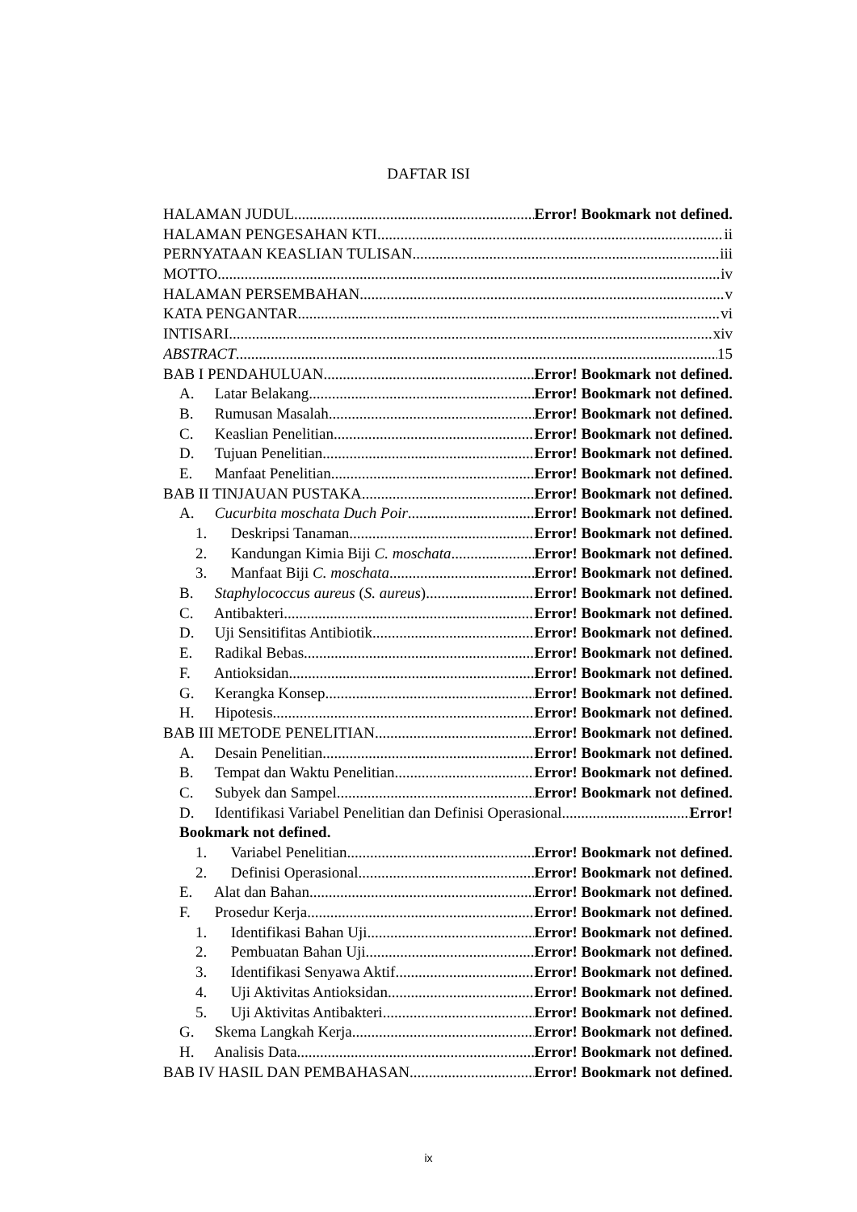DAFTAR ISI
HALAMAN JUDUL Error! Bookmark not defined.
HALAMAN PENGESAHAN KTI ii
PERNYATAAN KEASLIAN TULISAN iii
MOTTO iv
HALAMAN PERSEMBAHAN v
KATA PENGANTAR vi
INTISARI xiv
ABSTRACT 15
BAB I PENDAHULUAN Error! Bookmark not defined.
A. Latar Belakang Error! Bookmark not defined.
B. Rumusan Masalah Error! Bookmark not defined.
C. Keaslian Penelitian Error! Bookmark not defined.
D. Tujuan Penelitian Error! Bookmark not defined.
E. Manfaat Penelitian Error! Bookmark not defined.
BAB II TINJAUAN PUSTAKA Error! Bookmark not defined.
A. Cucurbita moschata Duch Poir Error! Bookmark not defined.
1. Deskripsi Tanaman Error! Bookmark not defined.
2. Kandungan Kimia Biji C. moschata Error! Bookmark not defined.
3. Manfaat Biji C. moschata Error! Bookmark not defined.
B. Staphylococcus aureus (S. aureus) Error! Bookmark not defined.
C. Antibakteri Error! Bookmark not defined.
D. Uji Sensitifitas Antibiotik Error! Bookmark not defined.
E. Radikal Bebas Error! Bookmark not defined.
F. Antioksidan Error! Bookmark not defined.
G. Kerangka Konsep Error! Bookmark not defined.
H. Hipotesis Error! Bookmark not defined.
BAB III METODE PENELITIAN Error! Bookmark not defined.
A. Desain Penelitian Error! Bookmark not defined.
B. Tempat dan Waktu Penelitian Error! Bookmark not defined.
C. Subyek dan Sampel Error! Bookmark not defined.
D. Identifikasi Variabel Penelitian dan Definisi Operasional Error!
Bookmark not defined.
1. Variabel Penelitian Error! Bookmark not defined.
2. Definisi Operasional Error! Bookmark not defined.
E. Alat dan Bahan Error! Bookmark not defined.
F. Prosedur Kerja Error! Bookmark not defined.
1. Identifikasi Bahan Uji Error! Bookmark not defined.
2. Pembuatan Bahan Uji Error! Bookmark not defined.
3. Identifikasi Senyawa Aktif Error! Bookmark not defined.
4. Uji Aktivitas Antioksidan Error! Bookmark not defined.
5. Uji Aktivitas Antibakteri Error! Bookmark not defined.
G. Skema Langkah Kerja Error! Bookmark not defined.
H. Analisis Data Error! Bookmark not defined.
BAB IV HASIL DAN PEMBAHASAN Error! Bookmark not defined.
ix